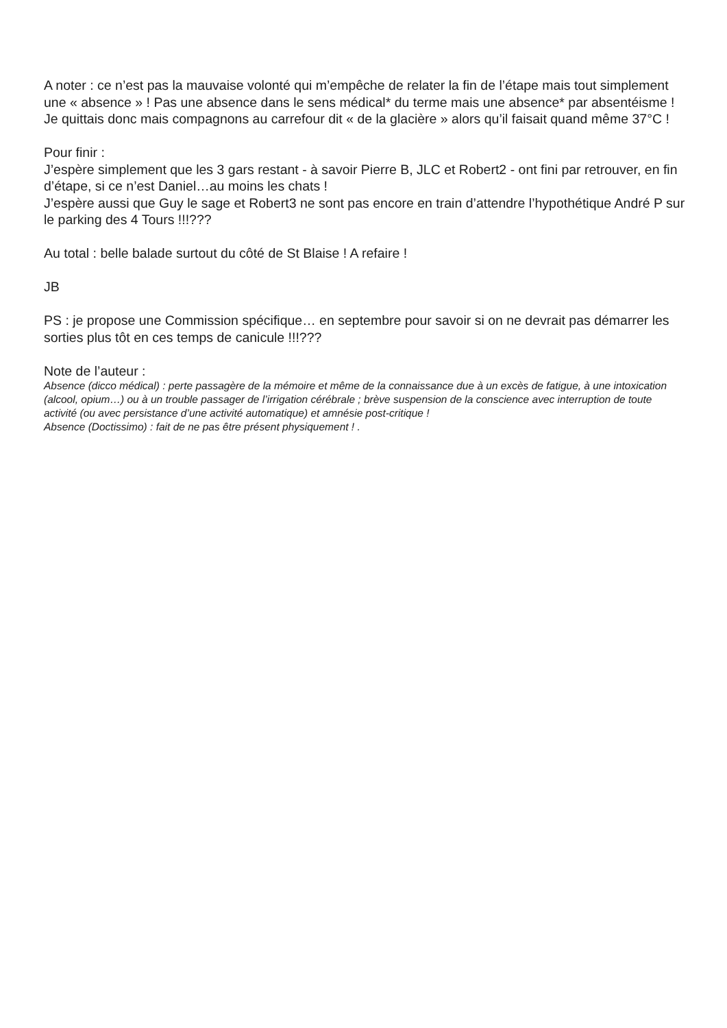A noter : ce n’est pas la mauvaise volonté qui m’empêche de relater la fin de l’étape mais tout simplement une « absence » ! Pas une absence dans le sens médical* du terme mais une absence* par absentéisme !
Je quittais donc mais compagnons au carrefour dit « de la glacière » alors qu’il faisait quand même 37°C !
Pour finir :
J’espère simplement que les 3 gars restant - à savoir Pierre B, JLC et Robert2 - ont fini par retrouver, en fin d’étape, si ce n’est Daniel…au moins les chats !
J’espère aussi que Guy le sage et Robert3 ne sont pas encore en train d’attendre l’hypothétique André P sur le parking des 4 Tours !!!???
Au total : belle balade surtout du côté de St Blaise ! A refaire !
JB
PS : je propose une Commission spécifique… en septembre pour savoir si on ne devrait pas démarrer les sorties plus tôt en ces temps de canicule !!!???
Note de l’auteur :
Absence (dicco médical) : perte passagère de la mémoire et même de la connaissance due à un excès de fatigue, à une intoxication (alcool, opium…) ou à un trouble passager de l’irrigation cérébrale ; brève suspension de la conscience avec interruption de toute activité (ou avec persistance d’une activité automatique) et amnésie post-critique !
Absence (Doctissimo) : fait de ne pas être présent physiquement ! .